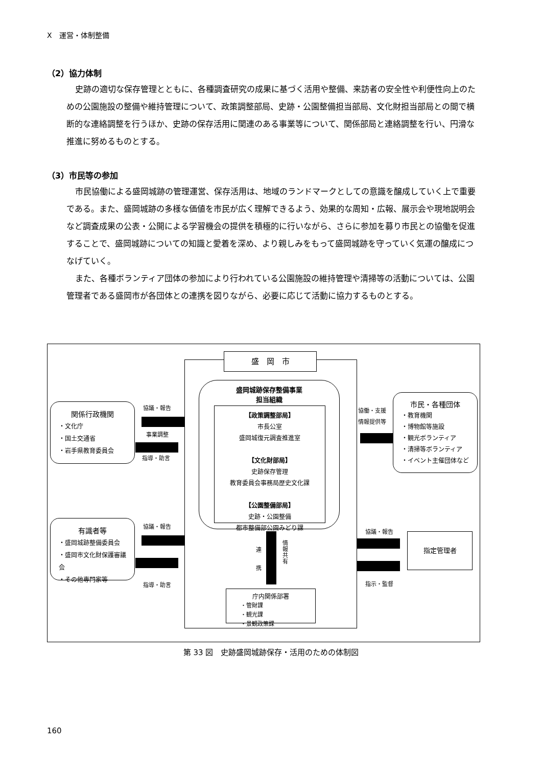Ⅹ　運営・体制整備
（2）協力体制
史跡の適切な保存管理とともに、各種調査研究の成果に基づく活用や整備、来訪者の安全性や利便性向上のための公園施設の整備や維持管理について、政策調整部局、史跡・公園整備担当部局、文化財担当部局との間で横断的な連絡調整を行うほか、史跡の保存活用に関連のある事業等について、関係部局と連絡調整を行い、円滑な推進に努めるものとする。
（3）市民等の参加
市民協働による盛岡城跡の管理運営、保存活用は、地域のランドマークとしての意識を醸成していく上で重要である。また、盛岡城跡の多様な価値を市民が広く理解できるよう、効果的な周知・広報、展示会や現地説明会など調査成果の公表・公開による学習機会の提供を積極的に行いながら、さらに参加を募り市民との協働を促進することで、盛岡城跡についての知識と愛着を深め、より親しみをもって盛岡城跡を守っていく気運の醸成につなげていく。
また、各種ボランティア団体の参加により行われている公園施設の維持管理や清掃等の活動については、公園管理者である盛岡市が各団体との連携を図りながら、必要に応じて活動に協力するものとする。
盛　岡　市
盛岡城跡保存整備事業
担当組織
【政策調整部局】
市長公室
盛岡城復元調査推進室
【文化財部局】
史跡保存管理
教育委員会事務局歴史文化課
【公園整備部局】
史跡・公園整備
都市整備部公園みどり課
関係行政機関
・文化庁
・国土交通省
・岩手県教育委員会
協議・報告
事業調整
指導・助言
有識者等
・盛岡城跡整備委員会
・盛岡市文化財保護審議会
・その他専門家等
協議・報告
指導・助言
協働・支援
情報提供等
市民・各種団体
・教育機関
・博物館等施設
・観光ボランティア
・清掃等ボランティア
・イベント主催団体など
協議・報告
指示・監督
指定管理者
連
携
情報共有
庁内関係部署
・管財課
・観光課
・景観政策課
第 33 図　史跡盛岡城跡保存・活用のための体制図
160